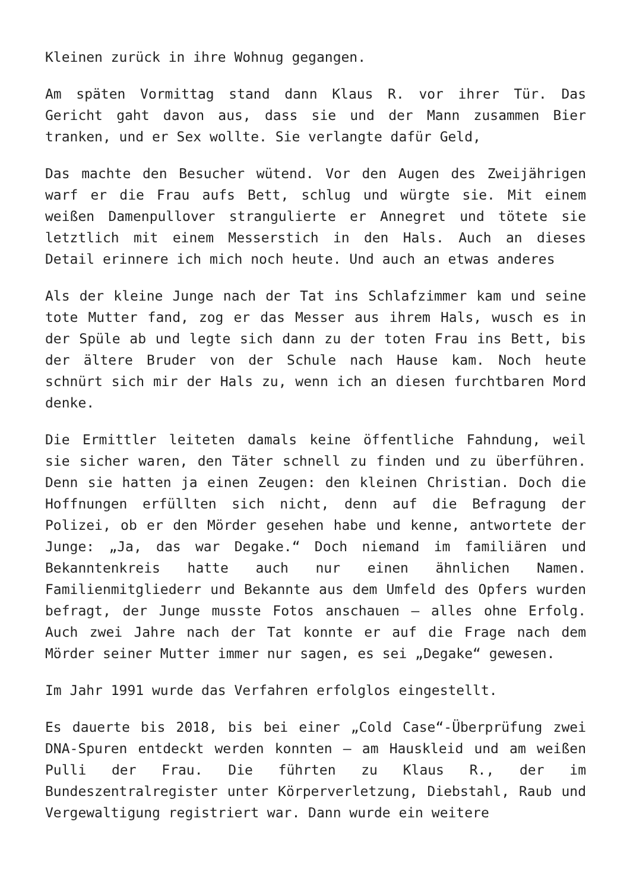Kleinen zurück in ihre Wohnug gegangen.
Am späten Vormittag stand dann Klaus R. vor ihrer Tür. Das Gericht gaht davon aus, dass sie und der Mann zusammen Bier tranken, und er Sex wollte. Sie verlangte dafür Geld,
Das machte den Besucher wütend. Vor den Augen des Zweijährigen warf er die Frau aufs Bett, schlug und würgte sie. Mit einem weißen Damenpullover strangulierte er Annegret und tötete sie letztlich mit einem Messerstich in den Hals. Auch an dieses Detail erinnere ich mich noch heute. Und auch an etwas anderes
Als der kleine Junge nach der Tat ins Schlafzimmer kam und seine tote Mutter fand, zog er das Messer aus ihrem Hals, wusch es in der Spüle ab und legte sich dann zu der toten Frau ins Bett, bis der ältere Bruder von der Schule nach Hause kam. Noch heute schnürt sich mir der Hals zu, wenn ich an diesen furchtbaren Mord denke.
Die Ermittler leiteten damals keine öffentliche Fahndung, weil sie sicher waren, den Täter schnell zu finden und zu überführen. Denn sie hatten ja einen Zeugen: den kleinen Christian. Doch die Hoffnungen erfüllten sich nicht, denn auf die Befragung der Polizei, ob er den Mörder gesehen habe und kenne, antwortete der Junge: „Ja, das war Degake.“ Doch niemand im familiären und Bekanntenkreis hatte auch nur einen ähnlichen Namen. Familienmitgliederr und Bekannte aus dem Umfeld des Opfers wurden befragt, der Junge musste Fotos anschauen – alles ohne Erfolg. Auch zwei Jahre nach der Tat konnte er auf die Frage nach dem Mörder seiner Mutter immer nur sagen, es sei „Degake“ gewesen.
Im Jahr 1991 wurde das Verfahren erfolglos eingestellt.
Es dauerte bis 2018, bis bei einer „Cold Case“-Überprüfung zwei DNA-Spuren entdeckt werden konnten – am Hauskleid und am weißen Pulli der Frau. Die führten zu Klaus R., der im Bundeszentralregister unter Körperverletzung, Diebstahl, Raub und Vergewaltigung registriert war. Dann wurde ein weitere